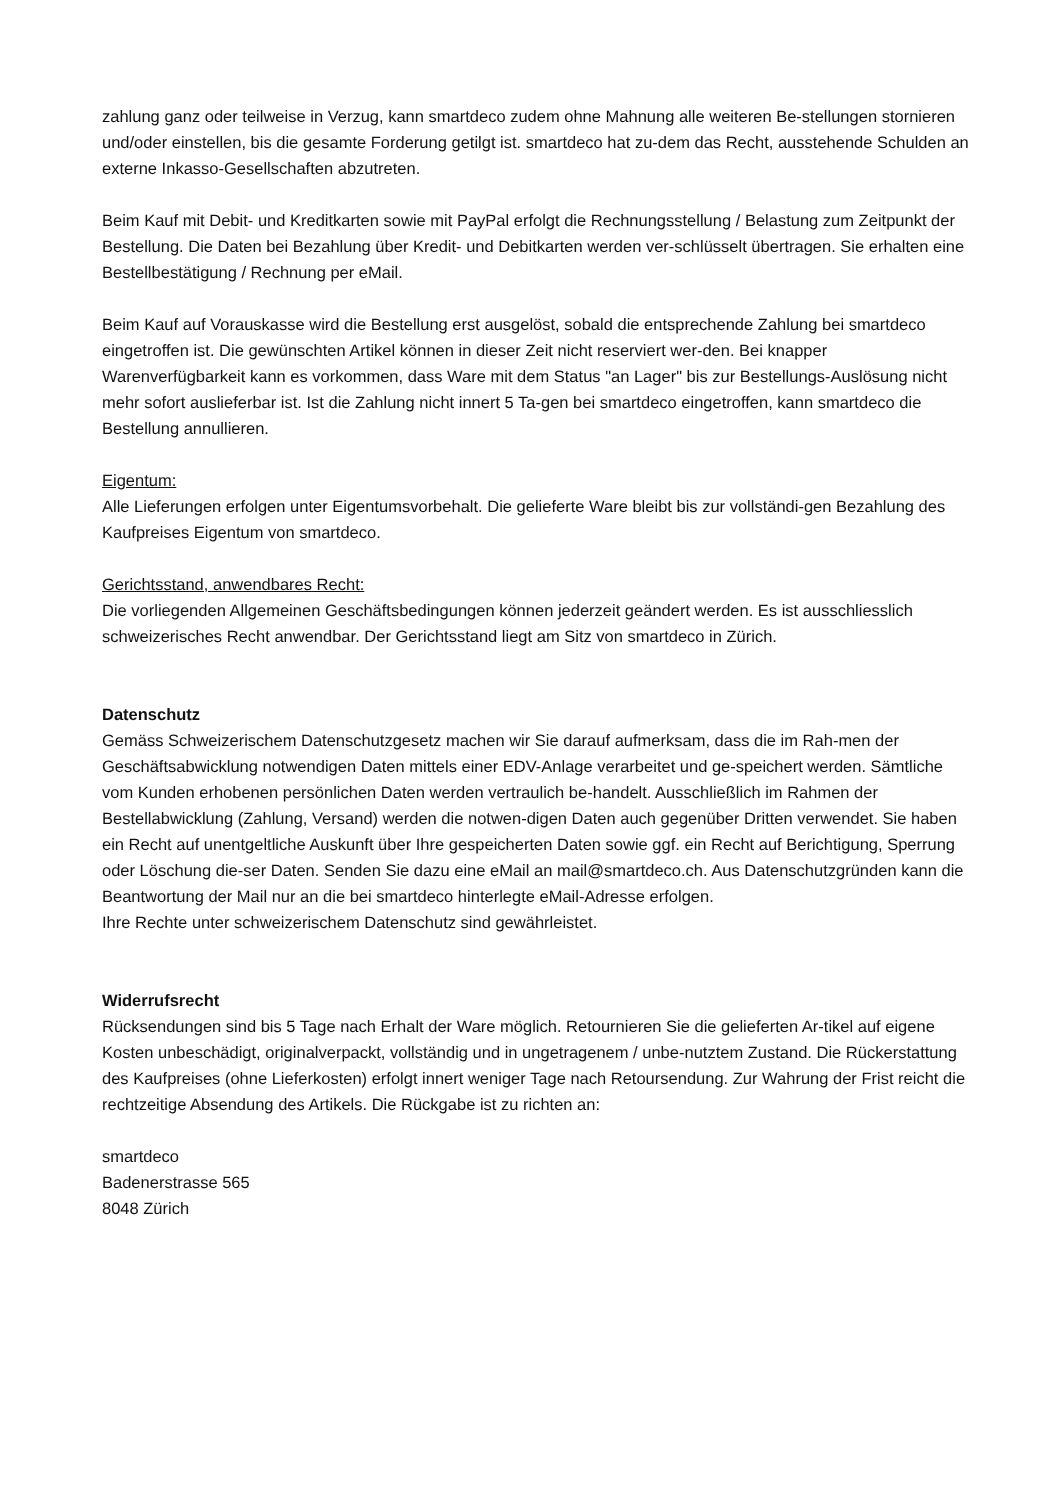zahlung ganz oder teilweise in Verzug, kann smartdeco zudem ohne Mahnung alle weiteren Be-stellungen stornieren und/oder einstellen, bis die gesamte Forderung getilgt ist. smartdeco hat zu-dem das Recht, ausstehende Schulden an externe Inkasso-Gesellschaften abzutreten.
Beim Kauf mit Debit- und Kreditkarten sowie mit PayPal erfolgt die Rechnungsstellung / Belastung zum Zeitpunkt der Bestellung. Die Daten bei Bezahlung über Kredit- und Debitkarten werden ver-schlüsselt übertragen. Sie erhalten eine Bestellbestätigung / Rechnung per eMail.
Beim Kauf auf Vorauskasse wird die Bestellung erst ausgelöst, sobald die entsprechende Zahlung bei smartdeco eingetroffen ist. Die gewünschten Artikel können in dieser Zeit nicht reserviert wer-den. Bei knapper Warenverfügbarkeit kann es vorkommen, dass Ware mit dem Status "an Lager" bis zur Bestellungs-Auslösung nicht mehr sofort auslieferbar ist. Ist die Zahlung nicht innert 5 Ta-gen bei smartdeco eingetroffen, kann smartdeco die Bestellung annullieren.
Eigentum:
Alle Lieferungen erfolgen unter Eigentumsvorbehalt. Die gelieferte Ware bleibt bis zur vollständi-gen Bezahlung des Kaufpreises Eigentum von smartdeco.
Gerichtsstand, anwendbares Recht:
Die vorliegenden Allgemeinen Geschäftsbedingungen können jederzeit geändert werden. Es ist ausschliesslich schweizerisches Recht anwendbar. Der Gerichtsstand liegt am Sitz von smartdeco in Zürich.
Datenschutz
Gemäss Schweizerischem Datenschutzgesetz machen wir Sie darauf aufmerksam, dass die im Rah-men der Geschäftsabwicklung notwendigen Daten mittels einer EDV-Anlage verarbeitet und ge-speichert werden. Sämtliche vom Kunden erhobenen persönlichen Daten werden vertraulich be-handelt. Ausschließlich im Rahmen der Bestellabwicklung (Zahlung, Versand) werden die notwen-digen Daten auch gegenüber Dritten verwendet. Sie haben ein Recht auf unentgeltliche Auskunft über Ihre gespeicherten Daten sowie ggf. ein Recht auf Berichtigung, Sperrung oder Löschung die-ser Daten. Senden Sie dazu eine eMail an mail@smartdeco.ch. Aus Datenschutzgründen kann die Beantwortung der Mail nur an die bei smartdeco hinterlegte eMail-Adresse erfolgen.
Ihre Rechte unter schweizerischem Datenschutz sind gewährleistet.
Widerrufsrecht
Rücksendungen sind bis 5 Tage nach Erhalt der Ware möglich. Retournieren Sie die gelieferten Ar-tikel auf eigene Kosten unbeschädigt, originalverpackt, vollständig und in ungetragenem / unbe-nutztem Zustand. Die Rückerstattung des Kaufpreises (ohne Lieferkosten) erfolgt innert weniger Tage nach Retoursendung. Zur Wahrung der Frist reicht die rechtzeitige Absendung des Artikels. Die Rückgabe ist zu richten an:
smartdeco
Badenerstrasse 565
8048 Zürich